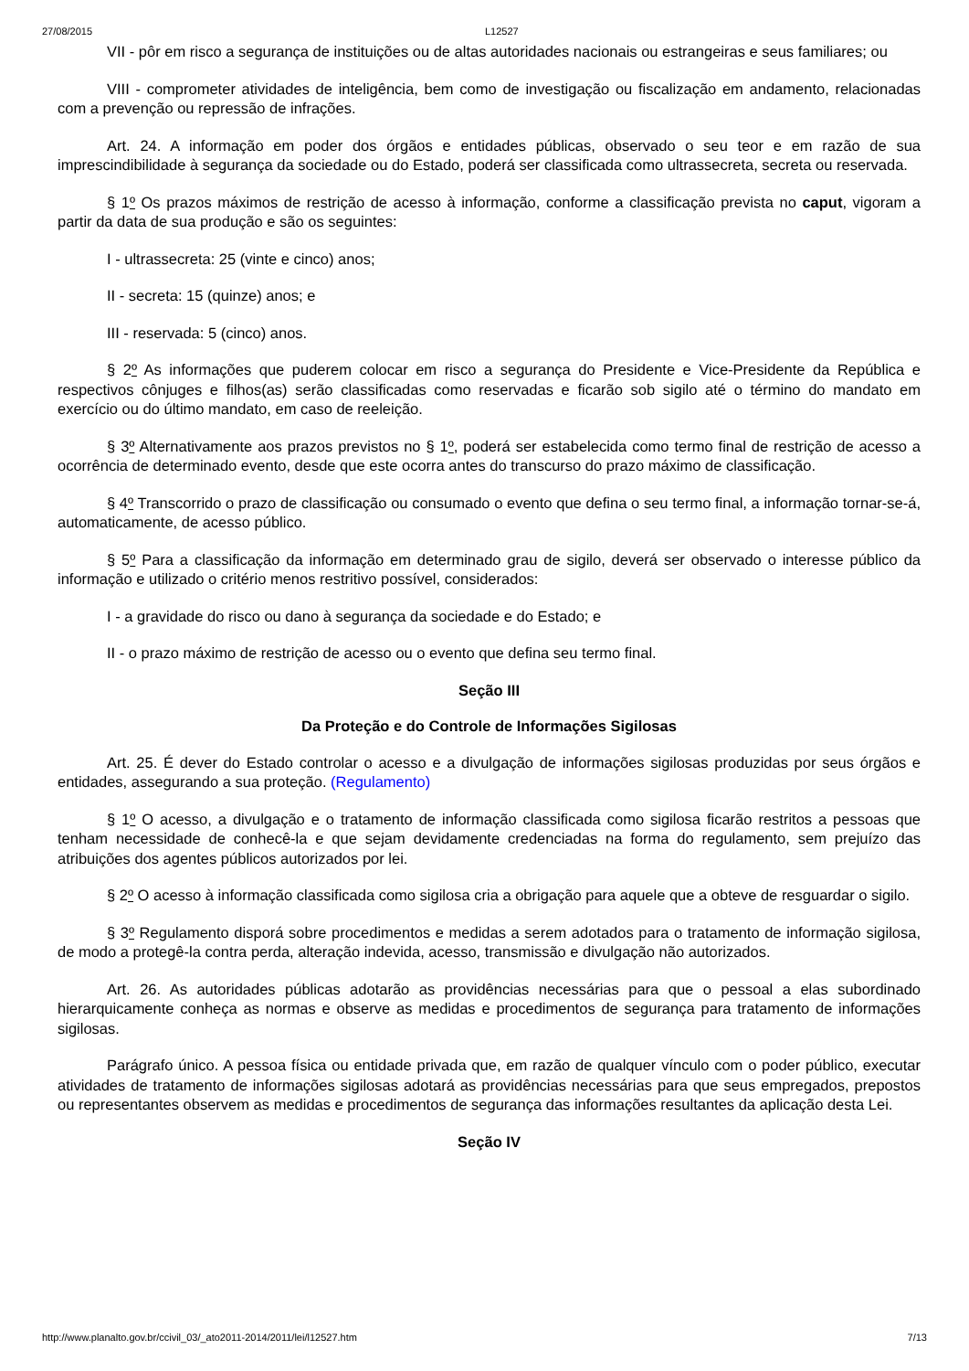27/08/2015 L12527
VII - pôr em risco a segurança de instituições ou de altas autoridades nacionais ou estrangeiras e seus familiares; ou
VIII - comprometer atividades de inteligência, bem como de investigação ou fiscalização em andamento, relacionadas com a prevenção ou repressão de infrações.
Art. 24. A informação em poder dos órgãos e entidades públicas, observado o seu teor e em razão de sua imprescindibilidade à segurança da sociedade ou do Estado, poderá ser classificada como ultrassecreta, secreta ou reservada.
§ 1º Os prazos máximos de restrição de acesso à informação, conforme a classificação prevista no caput, vigoram a partir da data de sua produção e são os seguintes:
I - ultrassecreta: 25 (vinte e cinco) anos;
II - secreta: 15 (quinze) anos; e
III - reservada: 5 (cinco) anos.
§ 2º As informações que puderem colocar em risco a segurança do Presidente e Vice-Presidente da República e respectivos cônjuges e filhos(as) serão classificadas como reservadas e ficarão sob sigilo até o término do mandato em exercício ou do último mandato, em caso de reeleição.
§ 3º Alternativamente aos prazos previstos no § 1º, poderá ser estabelecida como termo final de restrição de acesso a ocorrência de determinado evento, desde que este ocorra antes do transcurso do prazo máximo de classificação.
§ 4º Transcorrido o prazo de classificação ou consumado o evento que defina o seu termo final, a informação tornar-se-á, automaticamente, de acesso público.
§ 5º Para a classificação da informação em determinado grau de sigilo, deverá ser observado o interesse público da informação e utilizado o critério menos restritivo possível, considerados:
I - a gravidade do risco ou dano à segurança da sociedade e do Estado; e
II - o prazo máximo de restrição de acesso ou o evento que defina seu termo final.
Seção III
Da Proteção e do Controle de Informações Sigilosas
Art. 25. É dever do Estado controlar o acesso e a divulgação de informações sigilosas produzidas por seus órgãos e entidades, assegurando a sua proteção. (Regulamento)
§ 1º O acesso, a divulgação e o tratamento de informação classificada como sigilosa ficarão restritos a pessoas que tenham necessidade de conhecê-la e que sejam devidamente credenciadas na forma do regulamento, sem prejuízo das atribuições dos agentes públicos autorizados por lei.
§ 2º O acesso à informação classificada como sigilosa cria a obrigação para aquele que a obteve de resguardar o sigilo.
§ 3º Regulamento disporá sobre procedimentos e medidas a serem adotados para o tratamento de informação sigilosa, de modo a protegê-la contra perda, alteração indevida, acesso, transmissão e divulgação não autorizados.
Art. 26. As autoridades públicas adotarão as providências necessárias para que o pessoal a elas subordinado hierarquicamente conheça as normas e observe as medidas e procedimentos de segurança para tratamento de informações sigilosas.
Parágrafo único. A pessoa física ou entidade privada que, em razão de qualquer vínculo com o poder público, executar atividades de tratamento de informações sigilosas adotará as providências necessárias para que seus empregados, prepostos ou representantes observem as medidas e procedimentos de segurança das informações resultantes da aplicação desta Lei.
Seção IV
http://www.planalto.gov.br/ccivil_03/_ato2011-2014/2011/lei/l12527.htm 7/13